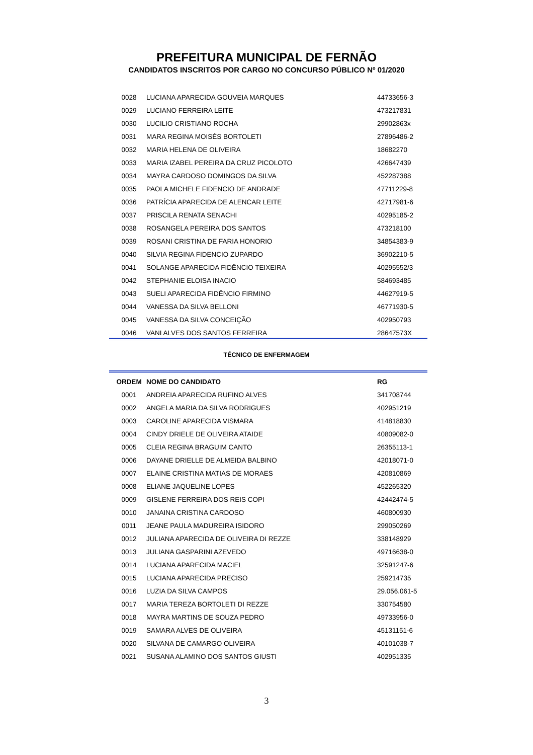PREFEITURA MUNICIPAL DE FERNÃO
CANDIDATOS INSCRITOS POR CARGO NO CONCURSO PÚBLICO Nº 01/2020
| 0028 | LUCIANA APARECIDA GOUVEIA MARQUES | 44733656-3 |
| 0029 | LUCIANO FERREIRA LEITE | 473217831 |
| 0030 | LUCILIO CRISTIANO ROCHA | 29902863x |
| 0031 | MARA REGINA MOISÉS BORTOLETI | 27896486-2 |
| 0032 | MARIA HELENA DE OLIVEIRA | 18682270 |
| 0033 | MARIA IZABEL PEREIRA DA CRUZ PICOLOTO | 426647439 |
| 0034 | MAYRA CARDOSO DOMINGOS DA SILVA | 452287388 |
| 0035 | PAOLA MICHELE FIDENCIO DE ANDRADE | 47711229-8 |
| 0036 | PATRÍCIA APARECIDA DE ALENCAR LEITE | 42717981-6 |
| 0037 | PRISCILA RENATA SENACHI | 40295185-2 |
| 0038 | ROSANGELA PEREIRA DOS SANTOS | 473218100 |
| 0039 | ROSANI CRISTINA DE FARIA HONORIO | 34854383-9 |
| 0040 | SILVIA REGINA FIDENCIO ZUPARDO | 36902210-5 |
| 0041 | SOLANGE APARECIDA FIDÊNCIO TEIXEIRA | 40295552/3 |
| 0042 | STEPHANIE ELOISA INACIO | 584693485 |
| 0043 | SUELI APARECIDA FIDÊNCIO FIRMINO | 44627919-5 |
| 0044 | VANESSA DA SILVA BELLONI | 46771930-5 |
| 0045 | VANESSA DA SILVA CONCEIÇÃO | 402950793 |
| 0046 | VANI ALVES DOS SANTOS FERREIRA | 28647573X |
TÉCNICO DE ENFERMAGEM
| ORDEM | NOME DO CANDIDATO | RG |
| --- | --- | --- |
| 0001 | ANDREIA APARECIDA RUFINO ALVES | 341708744 |
| 0002 | ANGELA MARIA DA SILVA RODRIGUES | 402951219 |
| 0003 | CAROLINE APARECIDA VISMARA | 414818830 |
| 0004 | CINDY DRIELE DE OLIVEIRA ATAIDE | 40809082-0 |
| 0005 | CLEIA REGINA BRAGUIM CANTO | 26355113-1 |
| 0006 | DAYANE DRIELLE DE ALMEIDA BALBINO | 42018071-0 |
| 0007 | ELAINE CRISTINA MATIAS DE MORAES | 420810869 |
| 0008 | ELIANE JAQUELINE LOPES | 452265320 |
| 0009 | GISLENE FERREIRA DOS REIS COPI | 42442474-5 |
| 0010 | JANAINA CRISTINA CARDOSO | 460800930 |
| 0011 | JEANE PAULA MADUREIRA ISIDORO | 299050269 |
| 0012 | JULIANA APARECIDA DE OLIVEIRA DI REZZE | 338148929 |
| 0013 | JULIANA GASPARINI AZEVEDO | 49716638-0 |
| 0014 | LUCIANA APARECIDA MACIEL | 32591247-6 |
| 0015 | LUCIANA APARECIDA PRECISO | 259214735 |
| 0016 | LUZIA DA SILVA CAMPOS | 29.056.061-5 |
| 0017 | MARIA TEREZA BORTOLETI DI REZZE | 330754580 |
| 0018 | MAYRA MARTINS DE SOUZA PEDRO | 49733956-0 |
| 0019 | SAMARA ALVES DE OLIVEIRA | 45131151-6 |
| 0020 | SILVANA DE CAMARGO OLIVEIRA | 40101038-7 |
| 0021 | SUSANA ALAMINO DOS SANTOS GIUSTI | 402951335 |
3